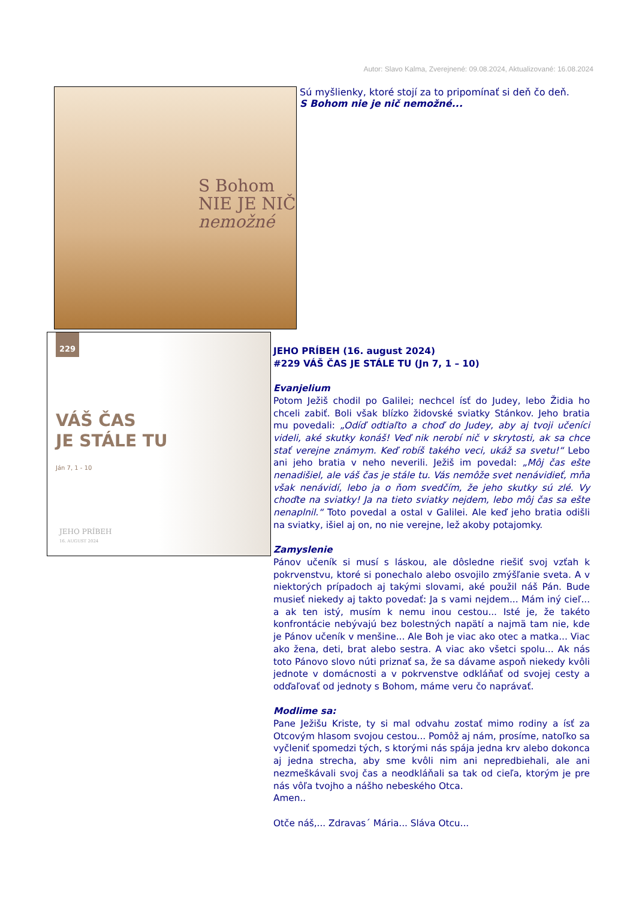Autor: Slavo Kalma, Zverejnené: 09.08.2024, Aktualizované: 16.08.2024
S Bohom
NIE JE NIČ
nemožné
Sú myšlienky, ktoré stojí za to pripomínať si deň čo deň.
S Bohom nie je nič nemožné...
229
VÁŠ ČAS
JE STÁLE TU
Ján 7, 1 - 10
JEHO PRÍBEH
16. AUGUST 2024
JEHO PRÍBEH (16. august 2024)
#229 VÁŠ ČAS JE STÁLE TU (Jn 7, 1 – 10)
Evanjelium
Potom Ježiš chodil po Galilei; nechcel ísť do Judey, lebo Židia ho chceli zabiť. Boli však blízko židovské sviatky Stánkov. Jeho bratia mu povedali: „Odíď odtiaľto a choď do Judey, aby aj tvoji učeníci videli, aké skutky konáš! Veď nik nerobí nič v skrytosti, ak sa chce stať verejne známym. Keď robíš takého veci, ukáž sa svetu!“ Lebo ani jeho bratia v neho neverili. Ježiš im povedal: „Môj čas ešte nenadišiel, ale váš čas je stále tu. Vás nemôže svet nenávidieť, mňa však nenávidí, lebo ja o ňom svedčím, že jeho skutky sú zlé. Vy choďte na sviatky! Ja na tieto sviatky nejdem, lebo môj čas sa ešte nenaplnil.“ Toto povedal a ostal v Galilei. Ale keď jeho bratia odišli na sviatky, išiel aj on, no nie verejne, lež akoby potajomky.
Zamyslenie
Pánov učeník si musí s láskou, ale dôsledne riešiť svoj vzťah k pokrvenstvu, ktoré si ponechalo alebo osvojilo zmýšľanie sveta. A v niektorých prípadoch aj takými slovami, aké použil náš Pán. Bude musieť niekedy aj takto povedať: Ja s vami nejdem... Mám iný cieľ... a ak ten istý, musím k nemu inou cestou... Isté je, že takéto konfrontácie nebývajú bez bolestných napätí a najmä tam nie, kde je Pánov učeník v menšine... Ale Boh je viac ako otec a matka... Viac ako žena, deti, brat alebo sestra. A viac ako všetci spolu... Ak nás toto Pánovo slovo núti priznať sa, že sa dávame aspoň niekedy kvôli jednote v domácnosti a v pokrvenstve odkláňať od svojej cesty a odďaľovať od jednoty s Bohom, máme veru čo naprávať.
Modlime sa:
Pane Ježišu Kriste, ty si mal odvahu zostať mimo rodiny a ísť za Otcovým hlasom svojou cestou... Pomôž aj nám, prosíme, natoľko sa vyčleniť spomedzi tých, s ktorými nás spája jedna krv alebo dokonca aj jedna strecha, aby sme kvôli nim ani nepredbiehali, ale ani nezmeškávali svoj čas a neodkláňali sa tak od cieľa, ktorým je pre nás vôľa tvojho a nášho nebeského Otca.
Amen..
Otče náš,... Zdravas´ Mária... Sláva Otcu...